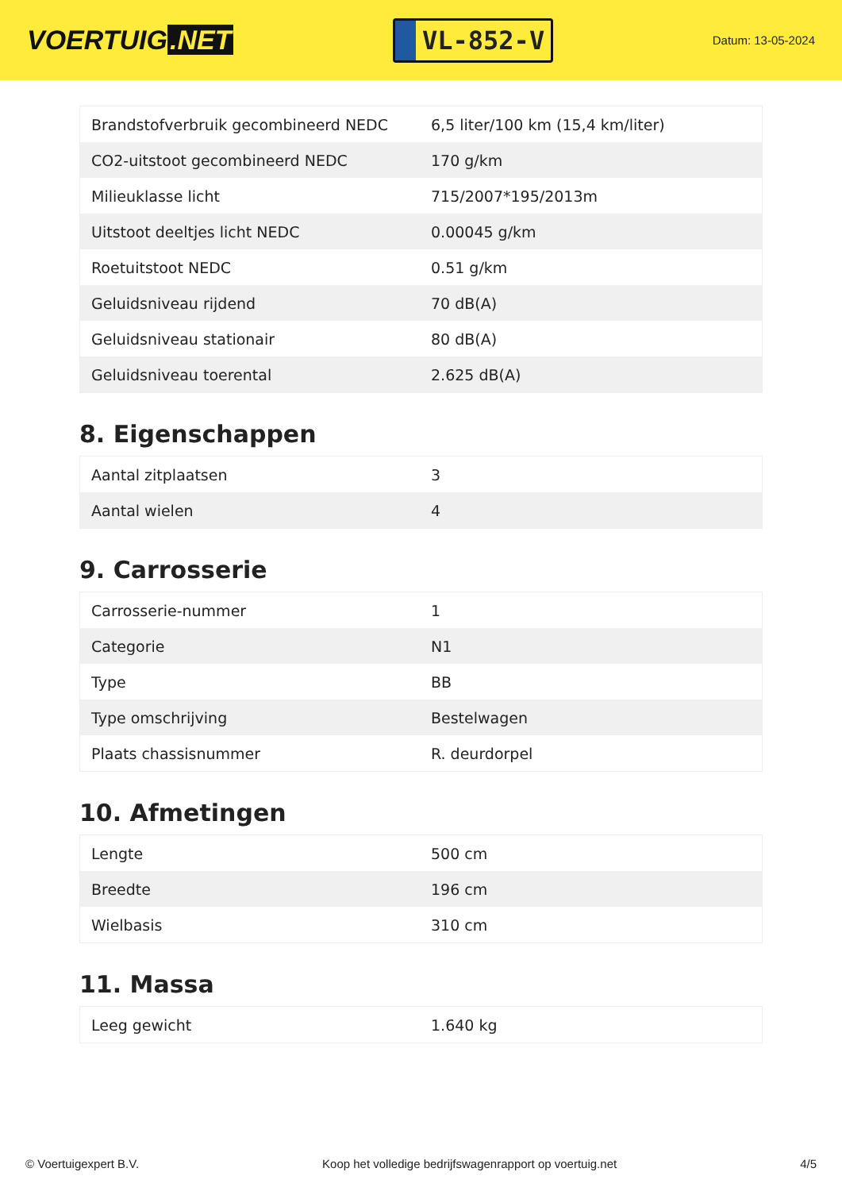VOERTUIG.NET
VL-852-V
Datum: 13-05-2024
| Brandstofverbruik gecombineerd NEDC | 6,5 liter/100 km (15,4 km/liter) |
| CO2-uitstoot gecombineerd NEDC | 170 g/km |
| Milieuklasse licht | 715/2007*195/2013m |
| Uitstoot deeltjes licht NEDC | 0.00045 g/km |
| Roetuitstoot NEDC | 0.51 g/km |
| Geluidsniveau rijdend | 70 dB(A) |
| Geluidsniveau stationair | 80 dB(A) |
| Geluidsniveau toerental | 2.625 dB(A) |
8. Eigenschappen
| Aantal zitplaatsen | 3 |
| Aantal wielen | 4 |
9. Carrosserie
| Carrosserie-nummer | 1 |
| Categorie | N1 |
| Type | BB |
| Type omschrijving | Bestelwagen |
| Plaats chassisnummer | R. deurdorpel |
10. Afmetingen
| Lengte | 500 cm |
| Breedte | 196 cm |
| Wielbasis | 310 cm |
11. Massa
| Leeg gewicht | 1.640 kg |
© Voertuigexpert B.V. Koop het volledige bedrijfswagenrapport op voertuig.net 4/5